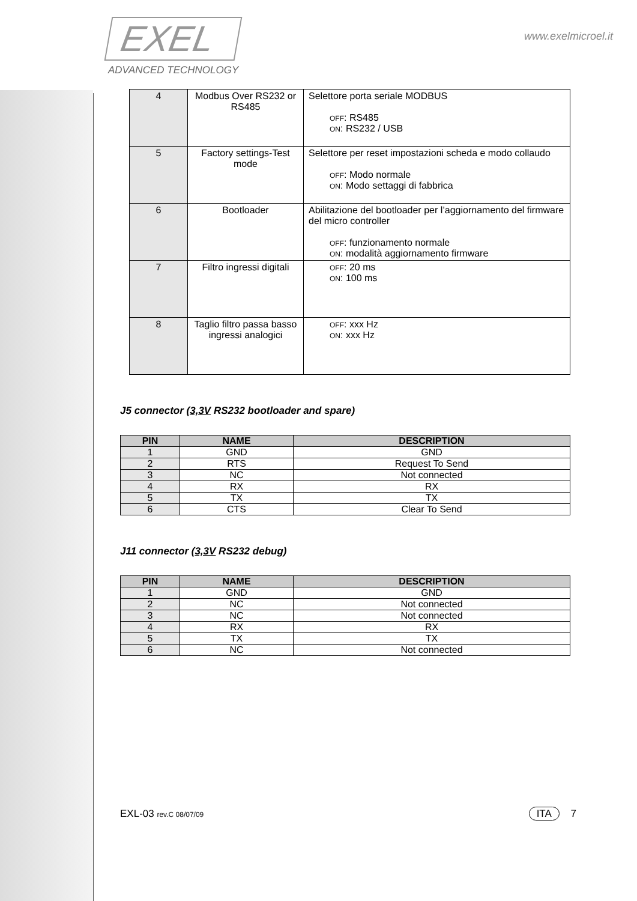EXEL
ADVANCED TECHNOLOGY
www.exelmicroel.it
| 4 | Modbus Over RS232 or RS485 | Selettore porta seriale MODBUS OFF : RS485 ON : RS232 / USB |
| 5 | Factory settings-Test mode | Selettore per reset impostazioni scheda e modo collaudo OFF : Modo normale ON : Modo settaggi di fabbrica |
| 6 | Bootloader | Abilitazione del bootloader per l’aggiornamento del firmware del micro controller OFF : funzionamento normale ON : modalità aggiornamento firmware |
| 7 | Filtro ingressi digitali | OFF : 20 ms ON : 100 ms |
| 8 | Taglio filtro passa basso ingressi analogici | OFF : xxx Hz ON : xxx Hz |
J5 connector (3,3V RS232 bootloader and spare)
| PIN | NAME | DESCRIPTION |
| --- | --- | --- |
| 1 | GND | GND |
| 2 | RTS | Request To Send |
| 3 | NC | Not connected |
| 4 | RX | RX |
| 5 | TX | TX |
| 6 | CTS | Clear To Send |
J11 connector (3,3V RS232 debug)
| PIN | NAME | DESCRIPTION |
| --- | --- | --- |
| 1 | GND | GND |
| 2 | NC | Not connected |
| 3 | NC | Not connected |
| 4 | RX | RX |
| 5 | TX | TX |
| 6 | NC | Not connected |
EXL-03 rev.C 08/07/09
ITA 7